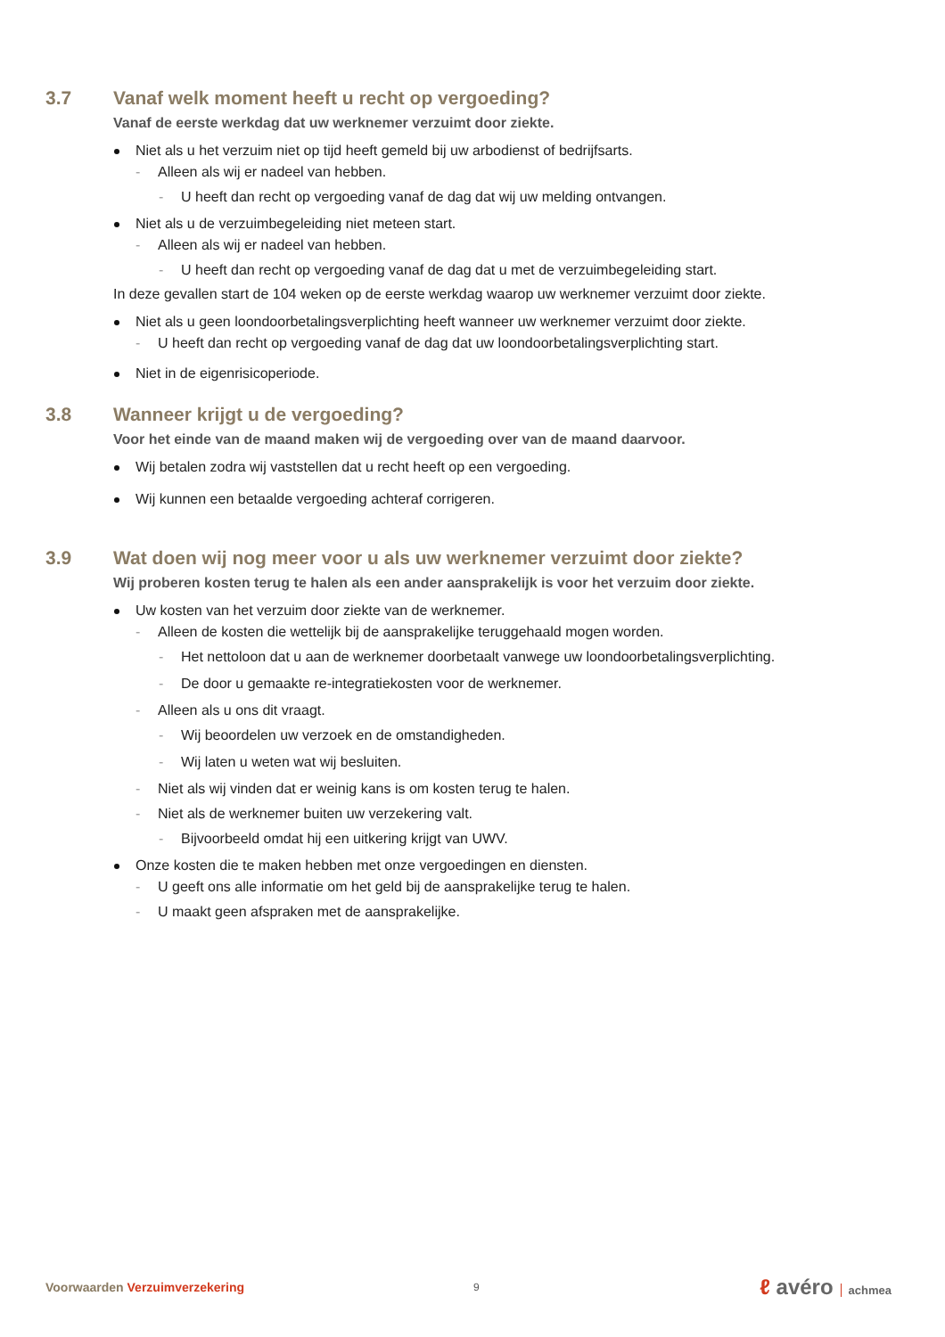3.7 Vanaf welk moment heeft u recht op vergoeding?
Vanaf de eerste werkdag dat uw werknemer verzuimt door ziekte.
Niet als u het verzuim niet op tijd heeft gemeld bij uw arbodienst of bedrijfsarts.
- Alleen als wij er nadeel van hebben.
- U heeft dan recht op vergoeding vanaf de dag dat wij uw melding ontvangen.
Niet als u de verzuimbegeleiding niet meteen start.
- Alleen als wij er nadeel van hebben.
- U heeft dan recht op vergoeding vanaf de dag dat u met de verzuimbegeleiding start.
In deze gevallen start de 104 weken op de eerste werkdag waarop uw werknemer verzuimt door ziekte.
Niet als u geen loondoorbetalingsverplichting heeft wanneer uw werknemer verzuimt door ziekte.
- U heeft dan recht op vergoeding vanaf de dag dat uw loondoorbetalingsverplichting start.
Niet in de eigenrisicoperiode.
3.8 Wanneer krijgt u de vergoeding?
Voor het einde van de maand maken wij de vergoeding over van de maand daarvoor.
Wij betalen zodra wij vaststellen dat u recht heeft op een vergoeding.
Wij kunnen een betaalde vergoeding achteraf corrigeren.
3.9 Wat doen wij nog meer voor u als uw werknemer verzuimt door ziekte?
Wij proberen kosten terug te halen als een ander aansprakelijk is voor het verzuim door ziekte.
Uw kosten van het verzuim door ziekte van de werknemer.
- Alleen de kosten die wettelijk bij de aansprakelijke teruggehaald mogen worden.
- Het nettoloon dat u aan de werknemer doorbetaalt vanwege uw loondoorbetalingsverplichting.
- De door u gemaakte re-integratiekosten voor de werknemer.
- Alleen als u ons dit vraagt.
- Wij beoordelen uw verzoek en de omstandigheden.
- Wij laten u weten wat wij besluiten.
- Niet als wij vinden dat er weinig kans is om kosten terug te halen.
- Niet als de werknemer buiten uw verzekering valt.
- Bijvoorbeeld omdat hij een uitkering krijgt van UWV.
Onze kosten die te maken hebben met onze vergoedingen en diensten.
- U geeft ons alle informatie om het geld bij de aansprakelijke terug te halen.
- U maakt geen afspraken met de aansprakelijke.
Voorwaarden Verzuimverzekering
9
ℓ avéro achmea